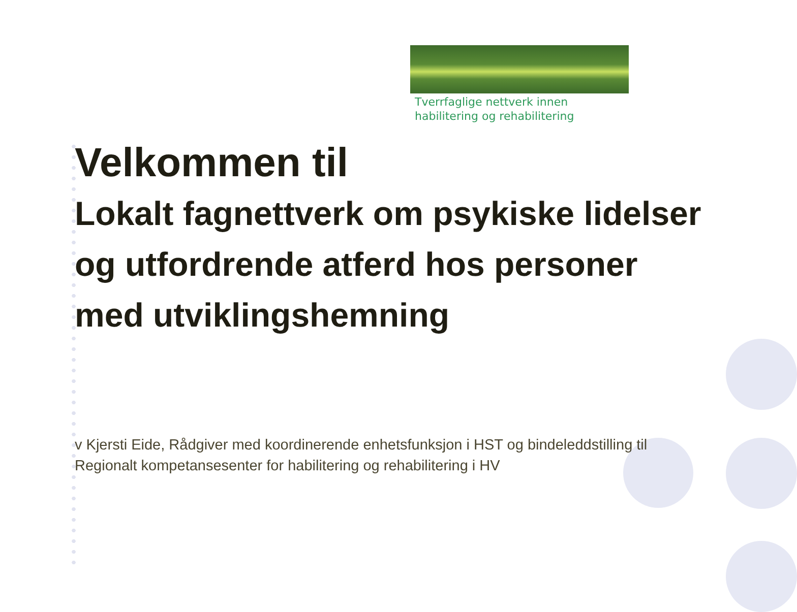Tverrfaglige nettverk innen
habilitering og rehabilitering
Velkommen til
Lokalt fagnettverk om psykiske lidelser og utfordrende atferd hos personer med utviklingshemning
v Kjersti Eide, Rådgiver med koordinerende enhetsfunksjon i HST og bindeleddstilling til Regionalt kompetansesenter for habilitering og rehabilitering i HV